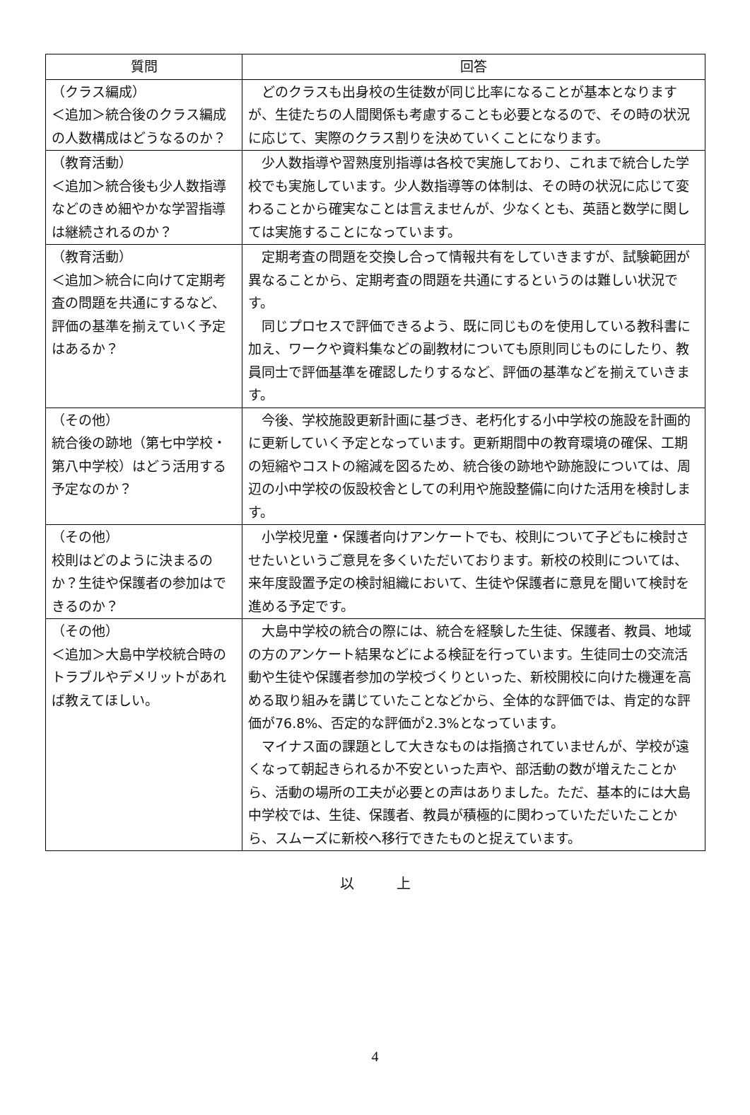| 質問 | 回答 |
| --- | --- |
| （クラス編成） ＜追加＞統合後のクラス編成の人数構成はどうなるのか？ | どのクラスも出身校の生徒数が同じ比率になることが基本となりますが、生徒たちの人間関係も考慮することも必要となるので、その時の状況に応じて、実際のクラス割りを決めていくことになります。 |
| （教育活動） ＜追加＞統合後も少人数指導などのきめ細やかな学習指導は継続されるのか？ | 少人数指導や習熟度別指導は各校で実施しており、これまで統合した学校でも実施しています。少人数指導等の体制は、その時の状況に応じて変わることから確実なことは言えませんが、少なくとも、英語と数学に関しては実施することになっています。 |
| （教育活動） ＜追加＞統合に向けて定期考査の問題を共通にするなど、評価の基準を揃えていく予定はあるか？ | 定期考査の問題を交換し合って情報共有をしていきますが、試験範囲が異なることから、定期考査の問題を共通にするというのは難しい状況です。 同じプロセスで評価できるよう、既に同じものを使用している教科書に加え、ワークや資料集などの副教材についても原則同じものにしたり、教員同士で評価基準を確認したりするなど、評価の基準などを揃えていきます。 |
| （その他） 統合後の跡地（第七中学校・第八中学校）はどう活用する予定なのか？ | 今後、学校施設更新計画に基づき、老朽化する小中学校の施設を計画的に更新していく予定となっています。更新期間中の教育環境の確保、工期の短縮やコストの縮減を図るため、統合後の跡地や跡施設については、周辺の小中学校の仮設校舎としての利用や施設整備に向けた活用を検討します。 |
| （その他） 校則はどのように決まるのか？生徒や保護者の参加はできるのか？ | 小学校児童・保護者向けアンケートでも、校則について子どもに検討させたいというご意見を多くいただいております。新校の校則については、来年度設置予定の検討組織において、生徒や保護者に意見を聞いて検討を進める予定です。 |
| （その他） ＜追加＞大島中学校統合時のトラブルやデメリットがあれば教えてほしい。 | 大島中学校の統合の際には、統合を経験した生徒、保護者、教員、地域の方のアンケート結果などによる検証を行っています。生徒同士の交流活動や生徒や保護者参加の学校づくりといった、新校開校に向けた機運を高める取り組みを講じていたことなどから、全体的な評価では、肯定的な評価が76.8%、否定的な評価が2.3%となっています。 マイナス面の課題として大きなものは指摘されていませんが、学校が遠くなって朝起きられるか不安といった声や、部活動の数が増えたことから、活動の場所の工夫が必要との声はありました。ただ、基本的には大島中学校では、生徒、保護者、教員が積極的に関わっていただいたことから、スムーズに新校へ移行できたものと捉えています。 |
以　　　上
4